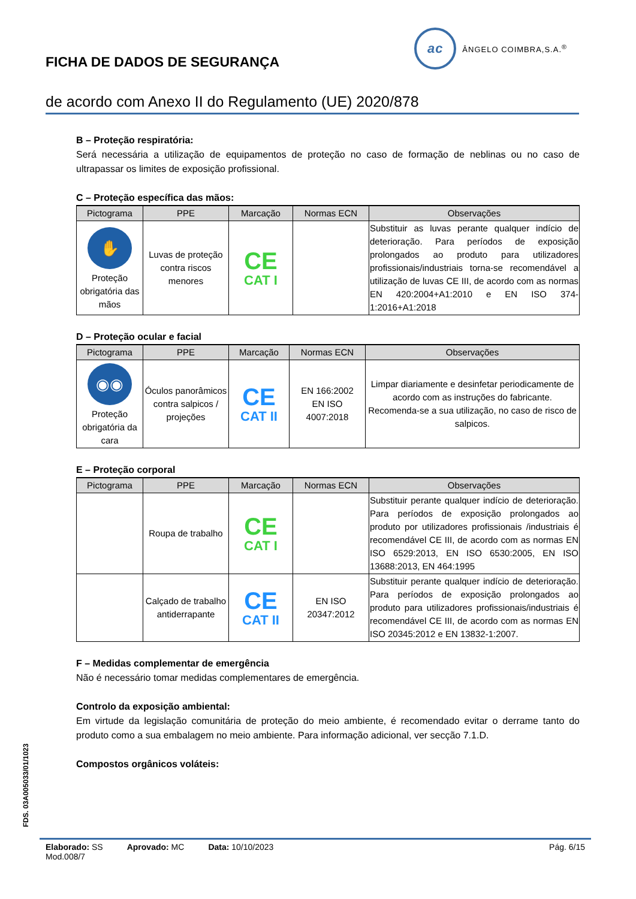ac
ÂNGELO COIMBRA,S.A.<sup>®</sup>
FICHA DE DADOS DE SEGURANÇA
de acordo com Anexo II do Regulamento (UE) 2020/878
B – Proteção respiratória:
Será necessária a utilização de equipamentos de proteção no caso de formação de neblinas ou no caso de ultrapassar os limites de exposição profissional.
C – Proteção específica das mãos:
| Pictograma | PPE | Marcação | Normas ECN | Observações |
| --- | --- | --- | --- | --- |
| ✋ Proteção obrigatória das mãos | Luvas de proteção contra riscos menores | CE CAT I | | Substituir as luvas perante qualquer indício de deterioração. Para períodos de exposição prolongados ao produto para utilizadores profissionais/industriais torna-se recomendável a utilização de luvas CE III, de acordo com as normas EN 420:2004+A1:2010 e EN ISO 374-1:2016+A1:2018 |
D – Proteção ocular e facial
| Pictograma | PPE | Marcação | Normas ECN | Observações |
| --- | --- | --- | --- | --- |
| ◉◉ Proteção obrigatória da cara | Óculos panorâmicos contra salpicos / projeções | CE CAT II | EN 166:2002 EN ISO 4007:2018 | Limpar diariamente e desinfetar periodicamente de acordo com as instruções do fabricante. Recomenda-se a sua utilização, no caso de risco de salpicos. |
E – Proteção corporal
| Pictograma | PPE | Marcação | Normas ECN | Observações |
| --- | --- | --- | --- | --- |
| | Roupa de trabalho | CE CAT I | | Substituir perante qualquer indício de deterioração. Para períodos de exposição prolongados ao produto por utilizadores profissionais /industriais é recomendável CE III, de acordo com as normas EN ISO 6529:2013, EN ISO 6530:2005, EN ISO 13688:2013, EN 464:1995 |
| | Calçado de trabalho antiderrapante | CE CAT II | EN ISO 20347:2012 | Substituir perante qualquer indício de deterioração. Para períodos de exposição prolongados ao produto para utilizadores profissionais/industriais é recomendável CE III, de acordo com as normas EN ISO 20345:2012 e EN 13832-1:2007. |
F – Medidas complementar de emergência
Não é necessário tomar medidas complementares de emergência.
Controlo da exposição ambiental:
Em virtude da legislação comunitária de proteção do meio ambiente, é recomendado evitar o derrame tanto do produto como a sua embalagem no meio ambiente. Para informação adicional, ver secção 7.1.D.
Compostos orgânicos voláteis:
FDS. 03A005033/01/1023
Elaborado: SS Aprovado: MC Data: 10/10/2023 Pág. 6/15
Mod.008/7